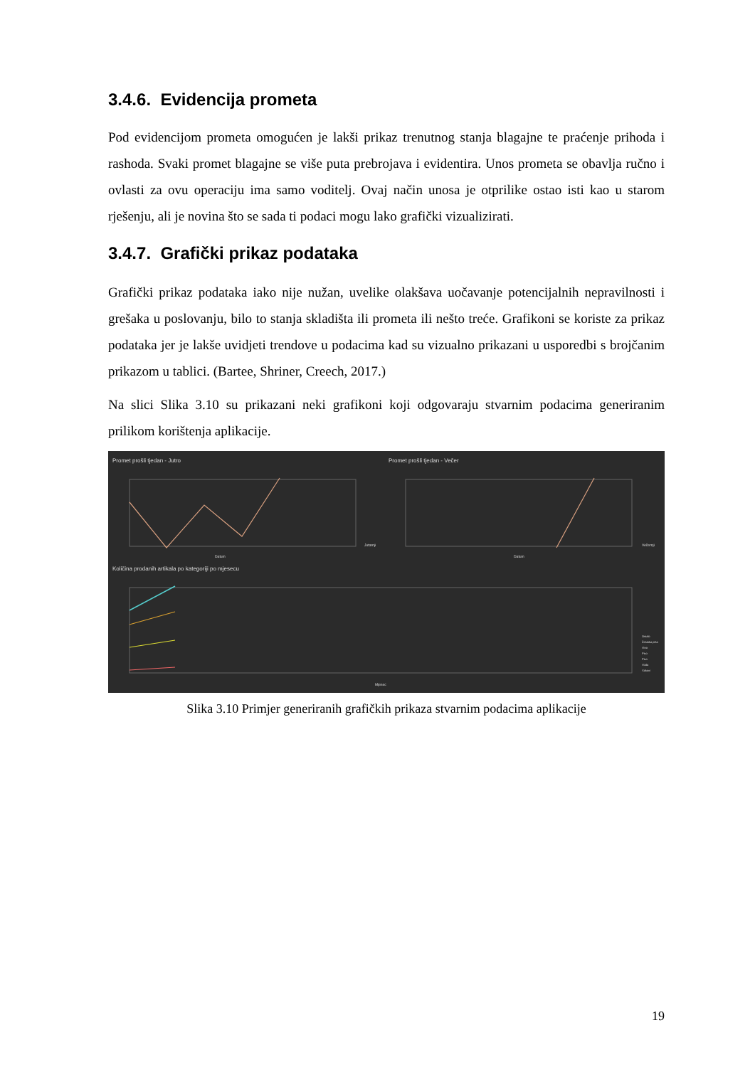3.4.6. Evidencija prometa
Pod evidencijom prometa omogućen je lakši prikaz trenutnog stanja blagajne te praćenje prihoda i rashoda. Svaki promet blagajne se više puta prebrojava i evidentira. Unos prometa se obavlja ručno i ovlasti za ovu operaciju ima samo voditelj. Ovaj način unosa je otprilike ostao isti kao u starom rješenju, ali je novina što se sada ti podaci mogu lako grafički vizualizirati.
3.4.7. Grafički prikaz podataka
Grafički prikaz podataka iako nije nužan, uvelike olakšava uočavanje potencijalnih nepravilnosti i grešaka u poslovanju, bilo to stanja skladišta ili prometa ili nešto treće. Grafikoni se koriste za prikaz podataka jer je lakše uvidjeti trendove u podacima kad su vizualno prikazani u usporedbi s brojčanim prikazom u tablici. (Bartee, Shriner, Creech, 2017.)
Na slici Slika 3.10 su prikazani neki grafikoni koji odgovaraju stvarnim podacima generiranim prilikom korištenja aplikacije.
Promet prošli tjedan - Jutro
Promet prošli tjedan - Večer
Količina prodanih artikala po kategoriji po mjesecu
Datum
Datum
Mjesec
Jutarnji
Večernji
Ostalo
Žestoka pića
Vino
Pivo
Pivo
Voda
Sokovi
Slika 3.10 Primjer generiranih grafičkih prikaza stvarnim podacima aplikacije
19